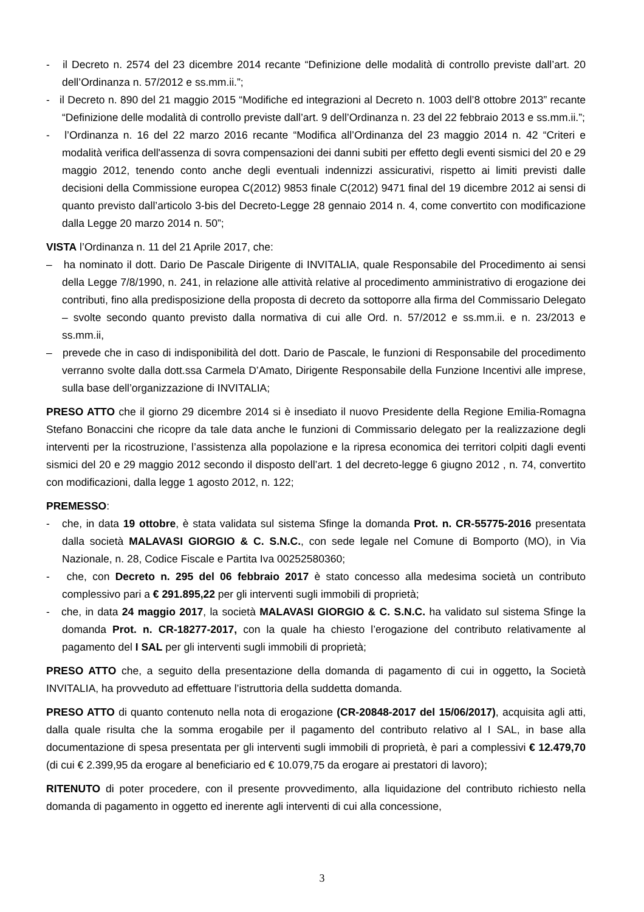- il Decreto n. 2574 del 23 dicembre 2014 recante “Definizione delle modalità di controllo previste dall’art. 20 dell’Ordinanza n. 57/2012 e ss.mm.ii.”;
- il Decreto n. 890 del 21 maggio 2015 “Modifiche ed integrazioni al Decreto n. 1003 dell’8 ottobre 2013” recante “Definizione delle modalità di controllo previste dall’art. 9 dell’Ordinanza n. 23 del 22 febbraio 2013 e ss.mm.ii.”;
- l’Ordinanza n. 16 del 22 marzo 2016 recante “Modifica all’Ordinanza del 23 maggio 2014 n. 42 “Criteri e modalità verifica dell'assenza di sovra compensazioni dei danni subiti per effetto degli eventi sismici del 20 e 29 maggio 2012, tenendo conto anche degli eventuali indennizzi assicurativi, rispetto ai limiti previsti dalle decisioni della Commissione europea C(2012) 9853 finale C(2012) 9471 final del 19 dicembre 2012 ai sensi di quanto previsto dall’articolo 3-bis del Decreto-Legge 28 gennaio 2014 n. 4, come convertito con modificazione dalla Legge 20 marzo 2014 n. 50”;
VISTA l’Ordinanza n. 11 del 21 Aprile 2017, che:
– ha nominato il dott. Dario De Pascale Dirigente di INVITALIA, quale Responsabile del Procedimento ai sensi della Legge 7/8/1990, n. 241, in relazione alle attività relative al procedimento amministrativo di erogazione dei contributi, fino alla predisposizione della proposta di decreto da sottoporre alla firma del Commissario Delegato – svolte secondo quanto previsto dalla normativa di cui alle Ord. n. 57/2012 e ss.mm.ii. e n. 23/2013 e ss.mm.ii,
– prevede che in caso di indisponibilità del dott. Dario de Pascale, le funzioni di Responsabile del procedimento verranno svolte dalla dott.ssa Carmela D’Amato, Dirigente Responsabile della Funzione Incentivi alle imprese, sulla base dell’organizzazione di INVITALIA;
PRESO ATTO che il giorno 29 dicembre 2014 si è insediato il nuovo Presidente della Regione Emilia-Romagna Stefano Bonaccini che ricopre da tale data anche le funzioni di Commissario delegato per la realizzazione degli interventi per la ricostruzione, l’assistenza alla popolazione e la ripresa economica dei territori colpiti dagli eventi sismici del 20 e 29 maggio 2012 secondo il disposto dell’art. 1 del decreto-legge 6 giugno 2012 , n. 74, convertito con modificazioni, dalla legge 1 agosto 2012, n. 122;
PREMESSO:
- che, in data 19 ottobre, è stata validata sul sistema Sfinge la domanda Prot. n. CR-55775-2016 presentata dalla società MALAVASI GIORGIO & C. S.N.C., con sede legale nel Comune di Bomporto (MO), in Via Nazionale, n. 28, Codice Fiscale e Partita Iva 00252580360;
- che, con Decreto n. 295 del 06 febbraio 2017 è stato concesso alla medesima società un contributo complessivo pari a € 291.895,22 per gli interventi sugli immobili di proprietà;
- che, in data 24 maggio 2017, la società MALAVASI GIORGIO & C. S.N.C. ha validato sul sistema Sfinge la domanda Prot. n. CR-18277-2017, con la quale ha chiesto l’erogazione del contributo relativamente al pagamento del I SAL per gli interventi sugli immobili di proprietà;
PRESO ATTO che, a seguito della presentazione della domanda di pagamento di cui in oggetto, la Società INVITALIA, ha provveduto ad effettuare l’istruttoria della suddetta domanda.
PRESO ATTO di quanto contenuto nella nota di erogazione (CR-20848-2017 del 15/06/2017), acquisita agli atti, dalla quale risulta che la somma erogabile per il pagamento del contributo relativo al I SAL, in base alla documentazione di spesa presentata per gli interventi sugli immobili di proprietà, è pari a complessivi € 12.479,70 (di cui € 2.399,95 da erogare al beneficiario ed € 10.079,75 da erogare ai prestatori di lavoro);
RITENUTO di poter procedere, con il presente provvedimento, alla liquidazione del contributo richiesto nella domanda di pagamento in oggetto ed inerente agli interventi di cui alla concessione,
3